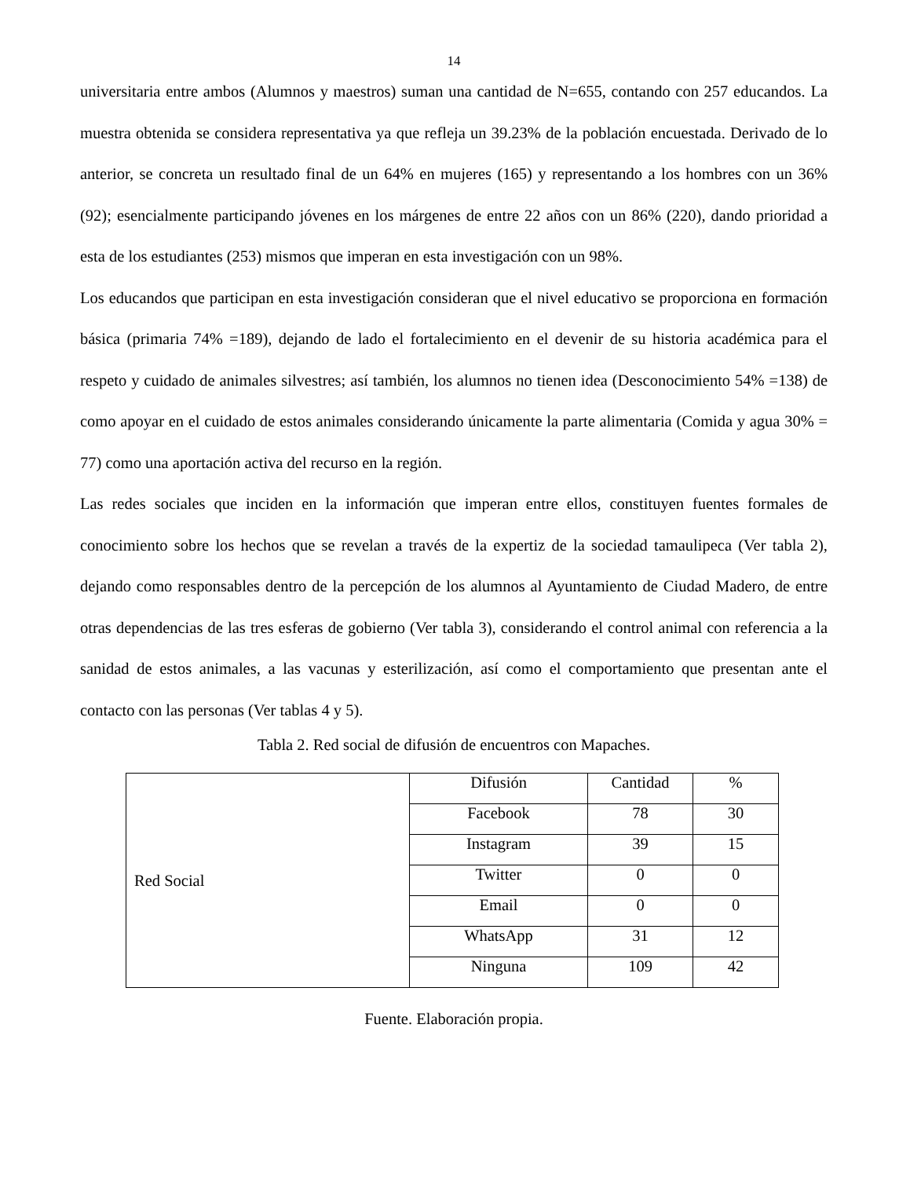14
universitaria entre ambos (Alumnos y maestros) suman una cantidad de N=655, contando con 257 educandos. La muestra obtenida se considera representativa ya que refleja un 39.23% de la población encuestada. Derivado de lo anterior, se concreta un resultado final de un 64% en mujeres (165) y representando a los hombres con un 36% (92); esencialmente participando jóvenes en los márgenes de entre 22 años con un 86% (220), dando prioridad a esta de los estudiantes (253) mismos que imperan en esta investigación con un 98%.
Los educandos que participan en esta investigación consideran que el nivel educativo se proporciona en formación básica (primaria 74% =189), dejando de lado el fortalecimiento en el devenir de su historia académica para el respeto y cuidado de animales silvestres; así también, los alumnos no tienen idea (Desconocimiento 54% =138) de como apoyar en el cuidado de estos animales considerando únicamente la parte alimentaria (Comida y agua 30% = 77) como una aportación activa del recurso en la región.
Las redes sociales que inciden en la información que imperan entre ellos, constituyen fuentes formales de conocimiento sobre los hechos que se revelan a través de la expertiz de la sociedad tamaulipeca (Ver tabla 2), dejando como responsables dentro de la percepción de los alumnos al Ayuntamiento de Ciudad Madero, de entre otras dependencias de las tres esferas de gobierno (Ver tabla 3), considerando el control animal con referencia a la sanidad de estos animales, a las vacunas y esterilización, así como el comportamiento que presentan ante el contacto con las personas (Ver tablas 4 y 5).
Tabla 2. Red social de difusión de encuentros con Mapaches.
| Red Social | Difusión | Cantidad | % |
| | Facebook | 78 | 30 |
| | Instagram | 39 | 15 |
| | Twitter | 0 | 0 |
| | Email | 0 | 0 |
| | WhatsApp | 31 | 12 |
| | Ninguna | 109 | 42 |
Fuente. Elaboración propia.